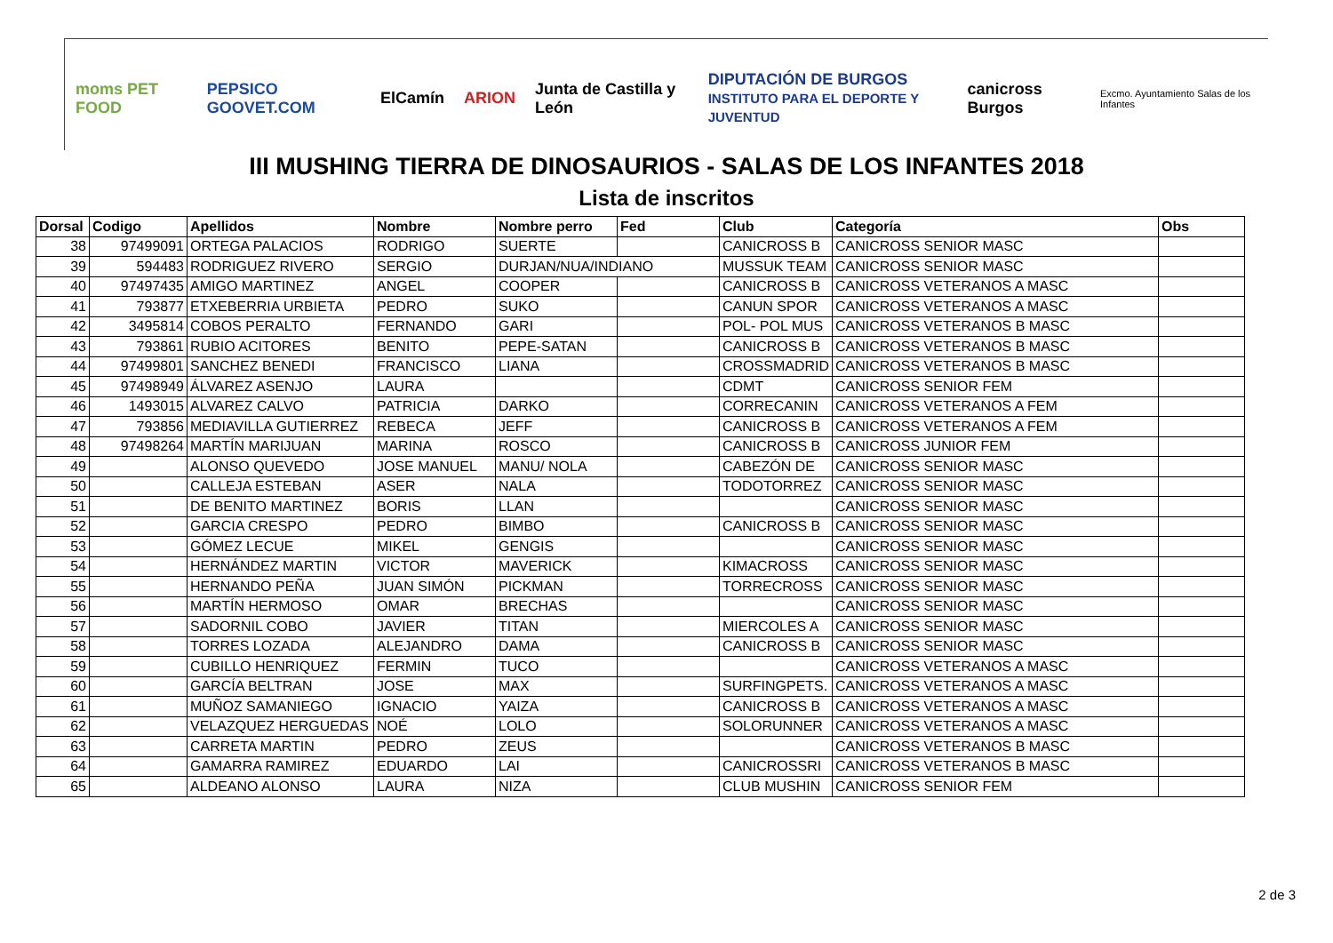moms PET FOOD PEPSICO GOOVET.COM ElCamín ARION Junta de Castilla y León DIPUTACIÓN DE BURGOS
INSTITUTO PARA EL DEPORTE Y JUVENTUD canicross Burgos Excmo. Ayuntamiento Salas de los Infantes
III MUSHING TIERRA DE DINOSAURIOS - SALAS DE LOS INFANTES 2018
Lista de inscritos
| Dorsal | Codigo | Apellidos | Nombre | Nombre perro | Fed | Club | Categoría | Obs |
| --- | --- | --- | --- | --- | --- | --- | --- | --- |
| 38 | 97499091 | ORTEGA PALACIOS | RODRIGO | SUERTE | | CANICROSS B | CANICROSS SENIOR MASC | |
| 39 | 594483 | RODRIGUEZ RIVERO | SERGIO | DURJAN/NUA/INDIANO | | MUSSUK TEAM | CANICROSS SENIOR MASC | |
| 40 | 97497435 | AMIGO MARTINEZ | ANGEL | COOPER | | CANICROSS B | CANICROSS VETERANOS A MASC | |
| 41 | 793877 | ETXEBERRIA URBIETA | PEDRO | SUKO | | CANUN SPOR | CANICROSS VETERANOS A MASC | |
| 42 | 3495814 | COBOS PERALTO | FERNANDO | GARI | | POL- POL MUS | CANICROSS VETERANOS B MASC | |
| 43 | 793861 | RUBIO ACITORES | BENITO | PEPE-SATAN | | CANICROSS B | CANICROSS VETERANOS B MASC | |
| 44 | 97499801 | SANCHEZ BENEDI | FRANCISCO | LIANA | | CROSSMADRID | CANICROSS VETERANOS B MASC | |
| 45 | 97498949 | ÁLVAREZ ASENJO | LAURA | | | CDMT | CANICROSS SENIOR FEM | |
| 46 | 1493015 | ALVAREZ CALVO | PATRICIA | DARKO | | CORRECANIN | CANICROSS VETERANOS A FEM | |
| 47 | 793856 | MEDIAVILLA GUTIERREZ | REBECA | JEFF | | CANICROSS B | CANICROSS VETERANOS A FEM | |
| 48 | 97498264 | MARTÍN MARIJUAN | MARINA | ROSCO | | CANICROSS B | CANICROSS JUNIOR FEM | |
| 49 | | ALONSO QUEVEDO | JOSE MANUEL | MANU/ NOLA | | CABEZÓN DE | CANICROSS SENIOR MASC | |
| 50 | | CALLEJA ESTEBAN | ASER | NALA | | TODOTORREZ | CANICROSS SENIOR MASC | |
| 51 | | DE BENITO MARTINEZ | BORIS | LLAN | | | CANICROSS SENIOR MASC | |
| 52 | | GARCIA CRESPO | PEDRO | BIMBO | | CANICROSS B | CANICROSS SENIOR MASC | |
| 53 | | GÓMEZ LECUE | MIKEL | GENGIS | | | CANICROSS SENIOR MASC | |
| 54 | | HERNÁNDEZ MARTIN | VICTOR | MAVERICK | | KIMACROSS | CANICROSS SENIOR MASC | |
| 55 | | HERNANDO PEÑA | JUAN SIMÓN | PICKMAN | | TORRECROSS | CANICROSS SENIOR MASC | |
| 56 | | MARTÍN HERMOSO | OMAR | BRECHAS | | | CANICROSS SENIOR MASC | |
| 57 | | SADORNIL COBO | JAVIER | TITAN | | MIERCOLES A | CANICROSS SENIOR MASC | |
| 58 | | TORRES LOZADA | ALEJANDRO | DAMA | | CANICROSS B | CANICROSS SENIOR MASC | |
| 59 | | CUBILLO HENRIQUEZ | FERMIN | TUCO | | | CANICROSS VETERANOS A MASC | |
| 60 | | GARCÍA BELTRAN | JOSE | MAX | | SURFINGPETS. | CANICROSS VETERANOS A MASC | |
| 61 | | MUÑOZ SAMANIEGO | IGNACIO | YAIZA | | CANICROSS B | CANICROSS VETERANOS A MASC | |
| 62 | | VELAZQUEZ HERGUEDAS | NOÉ | LOLO | | SOLORUNNER | CANICROSS VETERANOS A MASC | |
| 63 | | CARRETA MARTIN | PEDRO | ZEUS | | | CANICROSS VETERANOS B MASC | |
| 64 | | GAMARRA RAMIREZ | EDUARDO | LAI | | CANICROSSRI | CANICROSS VETERANOS B MASC | |
| 65 | | ALDEANO ALONSO | LAURA | NIZA | | CLUB MUSHIN | CANICROSS SENIOR FEM | |
2 de 3